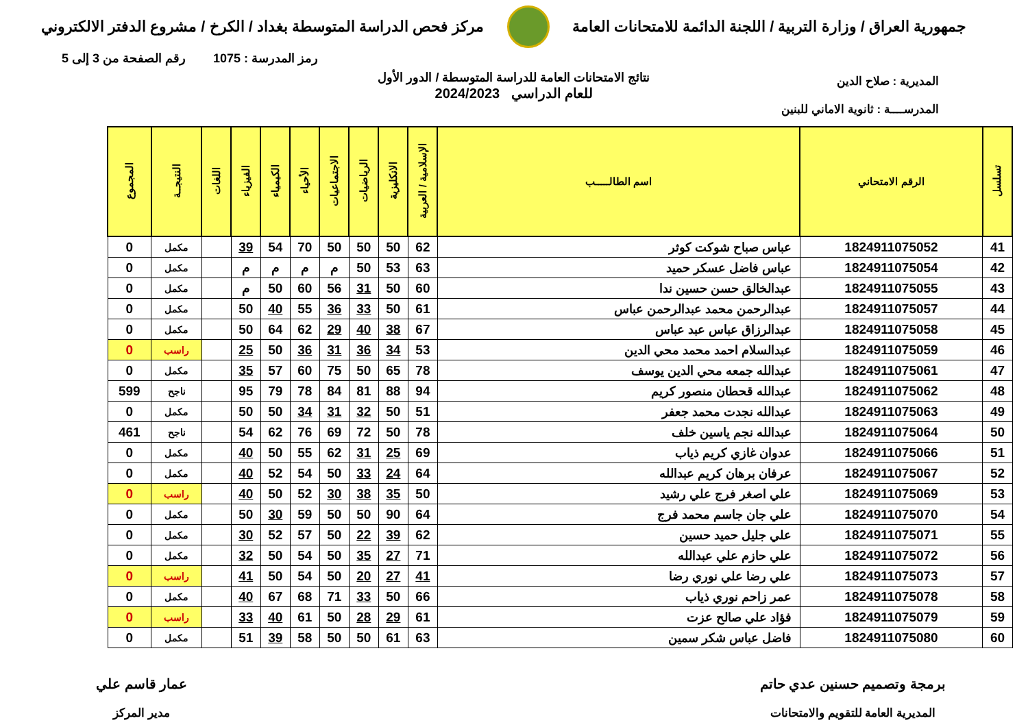جمهورية العراق / وزارة التربية / اللجنة الدائمة للامتحانات العامة
مركز فحص الدراسة المتوسطة بغداد / الكرخ / مشروع الدفتر الالكتروني
رمز المدرسة : 1075 رقم الصفحة من 3 إلى 5
نتائج الامتحانات العامة للدراسة المتوسطة / الدور الأول
للعام الدراسي 2024/2023
المديرية : صلاح الدين
المدرســــة : ثانوية الاماني للبنين
| تسلسل | الرقم الامتحاني | اسم الطالـــــب | الإسلامية / العربية | الانكليزية | الرياضيات | الاجتماعيات | الأحياء | الكيمياء | الفيزياء | اللغات | النتيجــة | المجموع |
| --- | --- | --- | --- | --- | --- | --- | --- | --- | --- | --- | --- | --- |
| 41 | 1824911075052 | عباس صباح شوكت كوثر | 62 | 50 | 50 | 50 | 70 | 54 | 39 | | مكمل | 0 |
| 42 | 1824911075054 | عباس فاضل عسكر حميد | 63 | 53 | 50 | م | م | م | م | | مكمل | 0 |
| 43 | 1824911075055 | عبدالخالق حسن حسين ندا | 60 | 50 | 31 | 56 | 60 | 50 | م | | مكمل | 0 |
| 44 | 1824911075057 | عبدالرحمن محمد عبدالرحمن عباس | 61 | 50 | 33 | 36 | 55 | 40 | 50 | | مكمل | 0 |
| 45 | 1824911075058 | عبدالرزاق عباس عبد عباس | 67 | 38 | 40 | 29 | 62 | 64 | 50 | | مكمل | 0 |
| 46 | 1824911075059 | عبدالسلام احمد محمد محي الدين | 53 | 34 | 36 | 31 | 36 | 50 | 25 | | راسب | 0 |
| 47 | 1824911075061 | عبدالله جمعه محي الدين يوسف | 78 | 65 | 50 | 75 | 60 | 57 | 35 | | مكمل | 0 |
| 48 | 1824911075062 | عبدالله قحطان منصور كريم | 94 | 88 | 81 | 84 | 78 | 79 | 95 | | ناجح | 599 |
| 49 | 1824911075063 | عبدالله نجدت محمد جعفر | 51 | 50 | 32 | 31 | 34 | 50 | 50 | | مكمل | 0 |
| 50 | 1824911075064 | عبدالله نجم ياسين خلف | 78 | 50 | 72 | 69 | 76 | 62 | 54 | | ناجح | 461 |
| 51 | 1824911075066 | عدوان غازي كريم ذياب | 69 | 25 | 31 | 62 | 55 | 50 | 40 | | مكمل | 0 |
| 52 | 1824911075067 | عرفان برهان كريم عبدالله | 64 | 24 | 33 | 50 | 54 | 52 | 40 | | مكمل | 0 |
| 53 | 1824911075069 | علي اصغر فرج علي رشيد | 50 | 35 | 38 | 30 | 52 | 50 | 40 | | راسب | 0 |
| 54 | 1824911075070 | علي جان جاسم محمد فرج | 64 | 90 | 50 | 50 | 59 | 30 | 50 | | مكمل | 0 |
| 55 | 1824911075071 | علي جليل حميد حسين | 62 | 39 | 22 | 50 | 57 | 52 | 30 | | مكمل | 0 |
| 56 | 1824911075072 | علي حازم علي عبدالله | 71 | 27 | 35 | 50 | 54 | 50 | 32 | | مكمل | 0 |
| 57 | 1824911075073 | علي رضا علي نوري رضا | 41 | 27 | 20 | 50 | 54 | 50 | 41 | | راسب | 0 |
| 58 | 1824911075078 | عمر زاحم نوري ذياب | 66 | 50 | 33 | 71 | 68 | 67 | 40 | | مكمل | 0 |
| 59 | 1824911075079 | فؤاد علي صالح عزت | 61 | 29 | 28 | 50 | 61 | 40 | 33 | | راسب | 0 |
| 60 | 1824911075080 | فاضل عباس شكر سمين | 63 | 61 | 50 | 50 | 58 | 39 | 51 | | مكمل | 0 |
برمجة وتصميم حسنين عدي حاتم
المديرية العامة للتقويم والامتحانات
عمار قاسم علي
مدير المركز